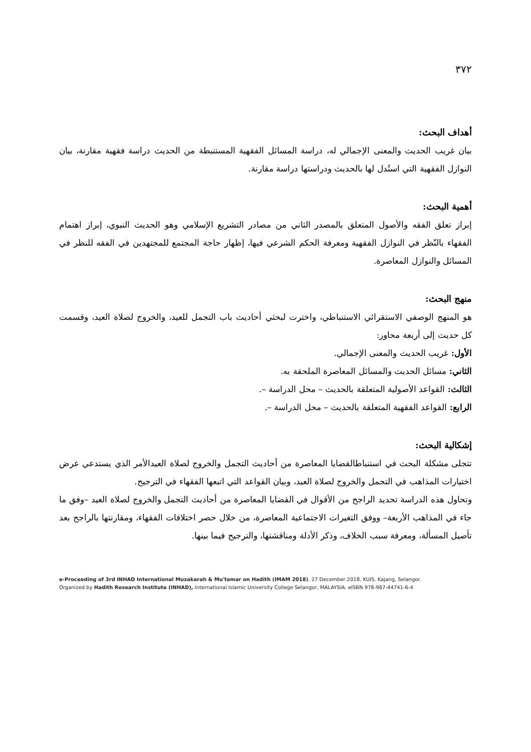٣٧٢
أهداف البحث:
بيان غريب الحديث والمعنى الإجمالي له، دراسة المسائل الفقهية المستنبطة من الحديث دراسة فقهية مقارنة، بيان النوازل الفقهية التي استُدل لها بالحديث ودراستها دراسة مقارنة.
أهمية البحث:
إبراز تعلق الفقه والأصول المتعلق بالمصدر الثاني من مصادر التشريع الإسلامي وهو الحديث النبوي، إبراز اهتمام الفقهاء بالنّظر في النوازل الفقهية ومعرفة الحكم الشرعي فيها، إظهار حاجة المجتمع للمجتهدين في الفقه للنظر في المسائل والنوازل المعاصرة.
منهج البحث:
هو المنهج الوصفي الاستقرائي الاستنباطي، واخترت لبحثي أحاديث باب التجمل للعيد، والخروج لصلاة العيد، وقسمت كل حديث إلى أربعة محاور:
الأول: غريب الحديث والمعنى الإجمالي.
الثاني: مسائل الحديث والمسائل المعاصرة الملحقة به.
الثالث: القواعد الأصولية المتعلقة بالحديث – محل الدراسة –.
الرابع: القواعد الفقهية المتعلقة بالحديث – محل الدراسة –.
إشكالية البحث:
تتجلى مشكلة البحث في استنباطالقضايا المعاصرة من أحاديث التجمل والخروج لصلاة العيدالأمر الذي يستدعي عرض اختيارات المذاهب في التجمل والخروج لصلاة العيد، وبيان القواعد التي اتبعها الفقهاء في الترجيح.
وتحاول هذه الدراسة تحديد الراجح من الأقوال في القضايا المعاصرة من أحاديث التجمل والخروج لصلاة العيد –وفق ما جاء في المذاهب الأربعة– ووفق التغيرات الاجتماعية المعاصرة، من خلال حصر اختلافات الفقهاء، ومقارنتها بالراجح بعد تأصيل المسألة، ومعرفة سبب الخلاف، وذكر الأدلة ومناقشتها، والترجيح فيما بينها.
e-Proceeding of 3rd INHAD International Muzakarah & Mu'tamar on Hadith (IMAM 2018). 27 December 2018. KUIS, Kajang, Selangor.
Organized by Hadith Research Institute (INHAD), International Islamic University College Selangor, MALAYSIA. eISBN 978-967-44741-6-4